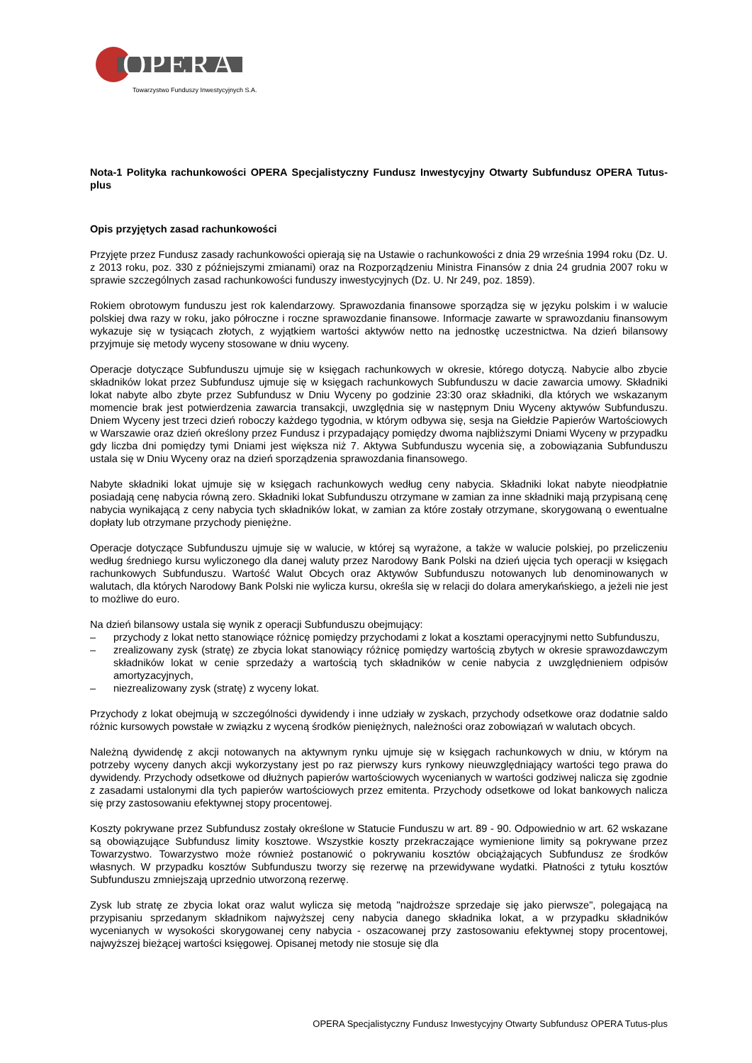OPERA
Towarzystwo Funduszy Inwestycyjnych S.A.
Nota-1 Polityka rachunkowości OPERA Specjalistyczny Fundusz Inwestycyjny Otwarty Subfundusz OPERA Tutus-plus
Opis przyjętych zasad rachunkowości
Przyjęte przez Fundusz zasady rachunkowości opierają się na Ustawie o rachunkowości z dnia 29 września 1994 roku (Dz. U. z 2013 roku, poz. 330 z późniejszymi zmianami) oraz na Rozporządzeniu Ministra Finansów z dnia 24 grudnia 2007 roku w sprawie szczególnych zasad rachunkowości funduszy inwestycyjnych (Dz. U. Nr 249, poz. 1859).
Rokiem obrotowym funduszu jest rok kalendarzowy. Sprawozdania finansowe sporządza się w języku polskim i w walucie polskiej dwa razy w roku, jako półroczne i roczne sprawozdanie finansowe. Informacje zawarte w sprawozdaniu finansowym wykazuje się w tysiącach złotych, z wyjątkiem wartości aktywów netto na jednostkę uczestnictwa. Na dzień bilansowy przyjmuje się metody wyceny stosowane w dniu wyceny.
Operacje dotyczące Subfunduszu ujmuje się w księgach rachunkowych w okresie, którego dotyczą. Nabycie albo zbycie składników lokat przez Subfundusz ujmuje się w księgach rachunkowych Subfunduszu w dacie zawarcia umowy. Składniki lokat nabyte albo zbyte przez Subfundusz w Dniu Wyceny po godzinie 23:30 oraz składniki, dla których we wskazanym momencie brak jest potwierdzenia zawarcia transakcji, uwzględnia się w następnym Dniu Wyceny aktywów Subfunduszu. Dniem Wyceny jest trzeci dzień roboczy każdego tygodnia, w którym odbywa się, sesja na Giełdzie Papierów Wartościowych w Warszawie oraz dzień określony przez Fundusz i przypadający pomiędzy dwoma najbliższymi Dniami Wyceny w przypadku gdy liczba dni pomiędzy tymi Dniami jest większa niż 7. Aktywa Subfunduszu wycenia się, a zobowiązania Subfunduszu ustala się w Dniu Wyceny oraz na dzień sporządzenia sprawozdania finansowego.
Nabyte składniki lokat ujmuje się w księgach rachunkowych według ceny nabycia. Składniki lokat nabyte nieodpłatnie posiadają cenę nabycia równą zero. Składniki lokat Subfunduszu otrzymane w zamian za inne składniki mają przypisaną cenę nabycia wynikającą z ceny nabycia tych składników lokat, w zamian za które zostały otrzymane, skorygowaną o ewentualne dopłaty lub otrzymane przychody pieniężne.
Operacje dotyczące Subfunduszu ujmuje się w walucie, w której są wyrażone, a także w walucie polskiej, po przeliczeniu według średniego kursu wyliczonego dla danej waluty przez Narodowy Bank Polski na dzień ujęcia tych operacji w księgach rachunkowych Subfunduszu. Wartość Walut Obcych oraz Aktywów Subfunduszu notowanych lub denominowanych w walutach, dla których Narodowy Bank Polski nie wylicza kursu, określa się w relacji do dolara amerykańskiego, a jeżeli nie jest to możliwe do euro.
Na dzień bilansowy ustala się wynik z operacji Subfunduszu obejmujący:
– przychody z lokat netto stanowiące różnicę pomiędzy przychodami z lokat a kosztami operacyjnymi netto Subfunduszu,
– zrealizowany zysk (stratę) ze zbycia lokat stanowiący różnicę pomiędzy wartością zbytych w okresie sprawozdawczym składników lokat w cenie sprzedaży a wartością tych składników w cenie nabycia z uwzględnieniem odpisów amortyzacyjnych,
– niezrealizowany zysk (stratę) z wyceny lokat.
Przychody z lokat obejmują w szczególności dywidendy i inne udziały w zyskach, przychody odsetkowe oraz dodatnie saldo różnic kursowych powstałe w związku z wyceną środków pieniężnych, należności oraz zobowiązań w walutach obcych.
Należną dywidendę z akcji notowanych na aktywnym rynku ujmuje się w księgach rachunkowych w dniu, w którym na potrzeby wyceny danych akcji wykorzystany jest po raz pierwszy kurs rynkowy nieuwzględniający wartości tego prawa do dywidendy. Przychody odsetkowe od dłużnych papierów wartościowych wycenianych w wartości godziwej nalicza się zgodnie z zasadami ustalonymi dla tych papierów wartościowych przez emitenta. Przychody odsetkowe od lokat bankowych nalicza się przy zastosowaniu efektywnej stopy procentowej.
Koszty pokrywane przez Subfundusz zostały określone w Statucie Funduszu w art. 89 - 90. Odpowiednio w art. 62 wskazane są obowiązujące Subfundusz limity kosztowe. Wszystkie koszty przekraczające wymienione limity są pokrywane przez Towarzystwo. Towarzystwo może również postanowić o pokrywaniu kosztów obciążających Subfundusz ze środków własnych. W przypadku kosztów Subfunduszu tworzy się rezerwę na przewidywane wydatki. Płatności z tytułu kosztów Subfunduszu zmniejszają uprzednio utworzoną rezerwę.
Zysk lub stratę ze zbycia lokat oraz walut wylicza się metodą "najdroższe sprzedaje się jako pierwsze", polegającą na przypisaniu sprzedanym składnikom najwyższej ceny nabycia danego składnika lokat, a w przypadku składników wycenianych w wysokości skorygowanej ceny nabycia - oszacowanej przy zastosowaniu efektywnej stopy procentowej, najwyższej bieżącej wartości księgowej. Opisanej metody nie stosuje się dla
OPERA Specjalistyczny Fundusz Inwestycyjny Otwarty Subfundusz OPERA Tutus-plus